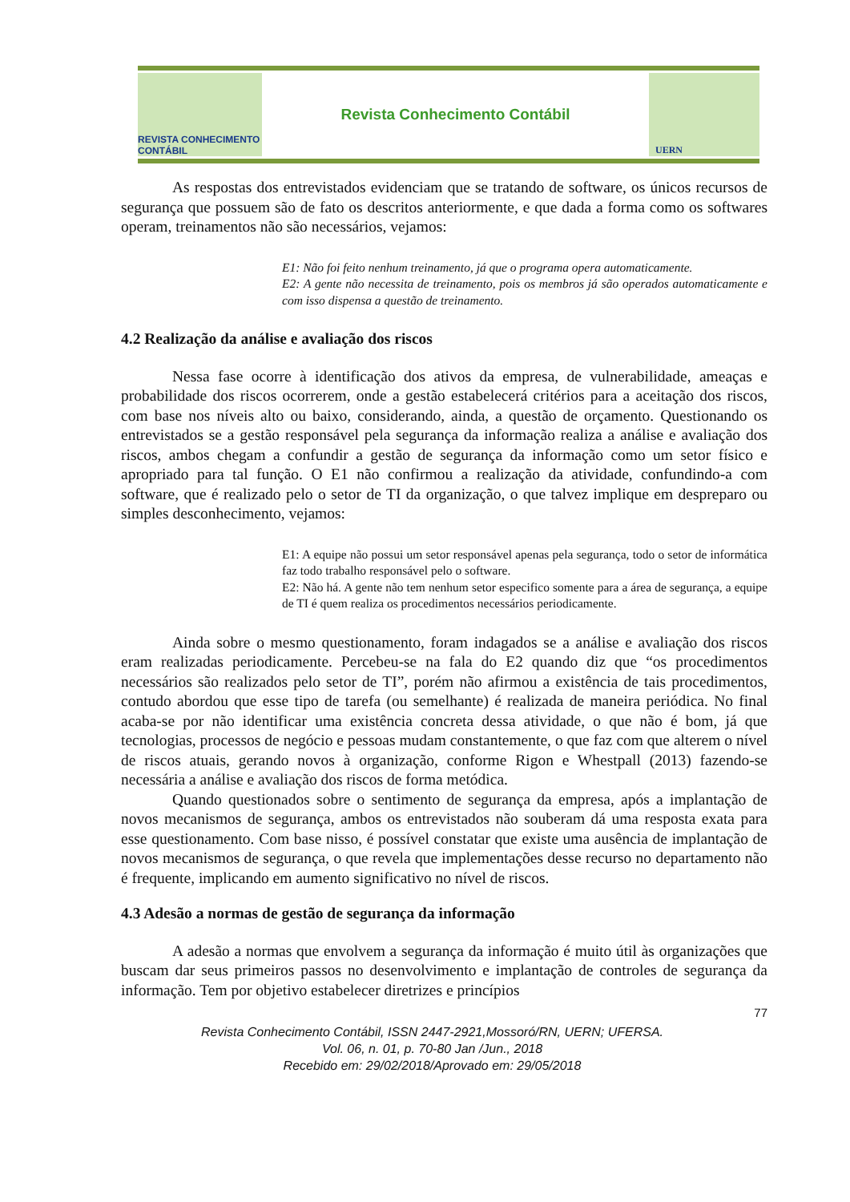REVISTA CONHECIMENTO CONTÁBIL
Revista Conhecimento Contábil
UERN
As respostas dos entrevistados evidenciam que se tratando de software, os únicos recursos de segurança que possuem são de fato os descritos anteriormente, e que dada a forma como os softwares operam, treinamentos não são necessários, vejamos:
E1: Não foi feito nenhum treinamento, já que o programa opera automaticamente.
E2: A gente não necessita de treinamento, pois os membros já são operados automaticamente e com isso dispensa a questão de treinamento.
4.2 Realização da análise e avaliação dos riscos
Nessa fase ocorre à identificação dos ativos da empresa, de vulnerabilidade, ameaças e probabilidade dos riscos ocorrerem, onde a gestão estabelecerá critérios para a aceitação dos riscos, com base nos níveis alto ou baixo, considerando, ainda, a questão de orçamento. Questionando os entrevistados se a gestão responsável pela segurança da informação realiza a análise e avaliação dos riscos, ambos chegam a confundir a gestão de segurança da informação como um setor físico e apropriado para tal função. O E1 não confirmou a realização da atividade, confundindo-a com software, que é realizado pelo o setor de TI da organização, o que talvez implique em despreparo ou simples desconhecimento, vejamos:
E1: A equipe não possui um setor responsável apenas pela segurança, todo o setor de informática faz todo trabalho responsável pelo o software.
E2: Não há. A gente não tem nenhum setor especifico somente para a área de segurança, a equipe de TI é quem realiza os procedimentos necessários periodicamente.
Ainda sobre o mesmo questionamento, foram indagados se a análise e avaliação dos riscos eram realizadas periodicamente. Percebeu-se na fala do E2 quando diz que “os procedimentos necessários são realizados pelo setor de TI”, porém não afirmou a existência de tais procedimentos, contudo abordou que esse tipo de tarefa (ou semelhante) é realizada de maneira periódica. No final acaba-se por não identificar uma existência concreta dessa atividade, o que não é bom, já que tecnologias, processos de negócio e pessoas mudam constantemente, o que faz com que alterem o nível de riscos atuais, gerando novos à organização, conforme Rigon e Whestpall (2013) fazendo-se necessária a análise e avaliação dos riscos de forma metódica.
Quando questionados sobre o sentimento de segurança da empresa, após a implantação de novos mecanismos de segurança, ambos os entrevistados não souberam dá uma resposta exata para esse questionamento. Com base nisso, é possível constatar que existe uma ausência de implantação de novos mecanismos de segurança, o que revela que implementações desse recurso no departamento não é frequente, implicando em aumento significativo no nível de riscos.
4.3 Adesão a normas de gestão de segurança da informação
A adesão a normas que envolvem a segurança da informação é muito útil às organizações que buscam dar seus primeiros passos no desenvolvimento e implantação de controles de segurança da informação. Tem por objetivo estabelecer diretrizes e princípios
77
Revista Conhecimento Contábil, ISSN 2447-2921,Mossoró/RN, UERN; UFERSA.
Vol. 06, n. 01, p. 70-80 Jan /Jun., 2018
Recebido em: 29/02/2018/Aprovado em: 29/05/2018